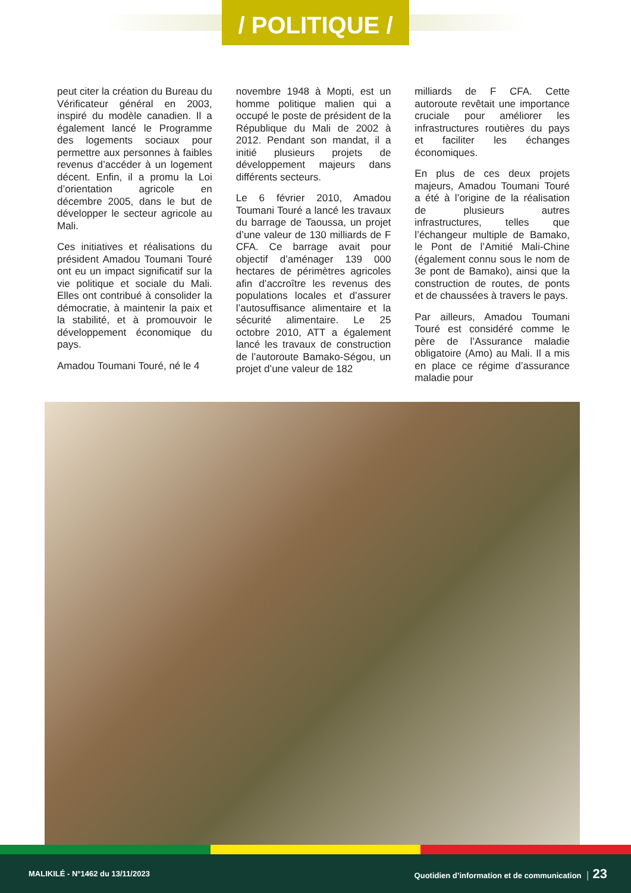/ POLITIQUE /
peut citer la création du Bureau du Vérificateur général en 2003, inspiré du modèle canadien. Il a également lancé le Programme des logements sociaux pour permettre aux personnes à faibles revenus d’accéder à un logement décent. Enfin, il a promu la Loi d’orientation agricole en décembre 2005, dans le but de développer le secteur agricole au Mali.
Ces initiatives et réalisations du président Amadou Toumani Touré ont eu un impact significatif sur la vie politique et sociale du Mali. Elles ont contribué à consolider la démocratie, à maintenir la paix et la stabilité, et à promouvoir le développement économique du pays.
Amadou Toumani Touré, né le 4
novembre 1948 à Mopti, est un homme politique malien qui a occupé le poste de président de la République du Mali de 2002 à 2012. Pendant son mandat, il a initié plusieurs projets de développement majeurs dans différents secteurs.
Le 6 février 2010, Amadou Toumani Touré a lancé les travaux du barrage de Taoussa, un projet d’une valeur de 130 milliards de F CFA. Ce barrage avait pour objectif d’aménager 139 000 hectares de périmètres agricoles afin d’accroître les revenus des populations locales et d’assurer l’autosuffisance alimentaire et la sécurité alimentaire. Le 25 octobre 2010, ATT a également lancé les travaux de construction de l’autoroute Bamako-Ségou, un projet d’une valeur de 182
milliards de F CFA. Cette autoroute revêtait une importance cruciale pour améliorer les infrastructures routières du pays et faciliter les échanges économiques.
En plus de ces deux projets majeurs, Amadou Toumani Touré a été à l’origine de la réalisation de plusieurs autres infrastructures, telles que l’échangeur multiple de Bamako, le Pont de l’Amitié Mali-Chine (également connu sous le nom de 3e pont de Bamako), ainsi que la construction de routes, de ponts et de chaussées à travers le pays.
Par ailleurs, Amadou Toumani Touré est considéré comme le père de l’Assurance maladie obligatoire (Amo) au Mali. Il a mis en place ce régime d’assurance maladie pour
MALIKILÉ - N°1462 du 13/11/2023 Quotidien d’information et de communication │ 23